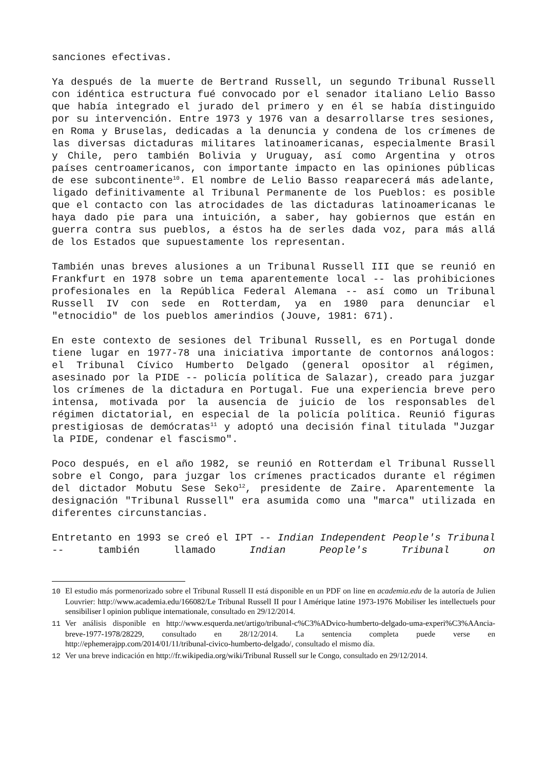sanciones efectivas.
Ya después de la muerte de Bertrand Russell, un segundo Tribunal Russell con idéntica estructura fué convocado por el senador italiano Lelio Basso que había integrado el jurado del primero y en él se había distinguido por su intervención. Entre 1973 y 1976 van a desarrollarse tres sesiones, en Roma y Bruselas, dedicadas a la denuncia y condena de los crímenes de las diversas dictaduras militares latinoamericanas, especialmente Brasil y Chile, pero también Bolivia y Uruguay, así como Argentina y otros países centroamericanos, con importante impacto en las opiniones públicas de ese subcontinente<sup>10</sup>. El nombre de Lelio Basso reaparecerá más adelante, ligado definitivamente al Tribunal Permanente de los Pueblos: es posible que el contacto con las atrocidades de las dictaduras latinoamericanas le haya dado pie para una intuición, a saber, hay gobiernos que están en guerra contra sus pueblos, a éstos ha de serles dada voz, para más allá de los Estados que supuestamente los representan.
También unas breves alusiones a un Tribunal Russell III que se reunió en Frankfurt en 1978 sobre un tema aparentemente local -- las prohibiciones profesionales en la República Federal Alemana -- así como un Tribunal Russell IV con sede en Rotterdam, ya en 1980 para denunciar el "etnocidio" de los pueblos amerindios (Jouve, 1981: 671).
En este contexto de sesiones del Tribunal Russell, es en Portugal donde tiene lugar en 1977-78 una iniciativa importante de contornos análogos: el Tribunal Cívico Humberto Delgado (general opositor al régimen, asesinado por la PIDE -- policía política de Salazar), creado para juzgar los crímenes de la dictadura en Portugal. Fue una experiencia breve pero intensa, motivada por la ausencia de juicio de los responsables del régimen dictatorial, en especial de la policía política. Reunió figuras prestigiosas de demócratas<sup>11</sup> y adoptó una decisión final titulada "Juzgar la PIDE, condenar el fascismo".
Poco después, en el año 1982, se reunió en Rotterdam el Tribunal Russell sobre el Congo, para juzgar los crímenes practicados durante el régimen del dictador Mobutu Sese Seko<sup>12</sup>, presidente de Zaire. Aparentemente la designación "Tribunal Russell" era asumida como una "marca" utilizada en diferentes circunstancias.
Entretanto en 1993 se creó el IPT -- Indian Independent People's Tribunal -- también llamado Indian People's Tribunal on
10 El estudio más pormenorizado sobre el Tribunal Russell II está disponible en un PDF on line en academia.edu de la autoría de Julien Louvrier: http://www.academia.edu/166082/Le Tribunal Russell II pour l Amérique latine 1973-1976 Mobiliser les intellectuels pour sensibiliser l opinion publique internationale, consultado en 29/12/2014.
11 Ver análisis disponible en http://www.esquerda.net/artigo/tribunal-c%C3%ADvico-humberto-delgado-uma-experi%C3%AAncia-breve-1977-1978/28229, consultado en 28/12/2014. La sentencia completa puede verse en http://ephemerajpp.com/2014/01/11/tribunal-civico-humberto-delgado/, consultado el mismo día.
12 Ver una breve indicación en http://fr.wikipedia.org/wiki/Tribunal Russell sur le Congo, consultado en 29/12/2014.